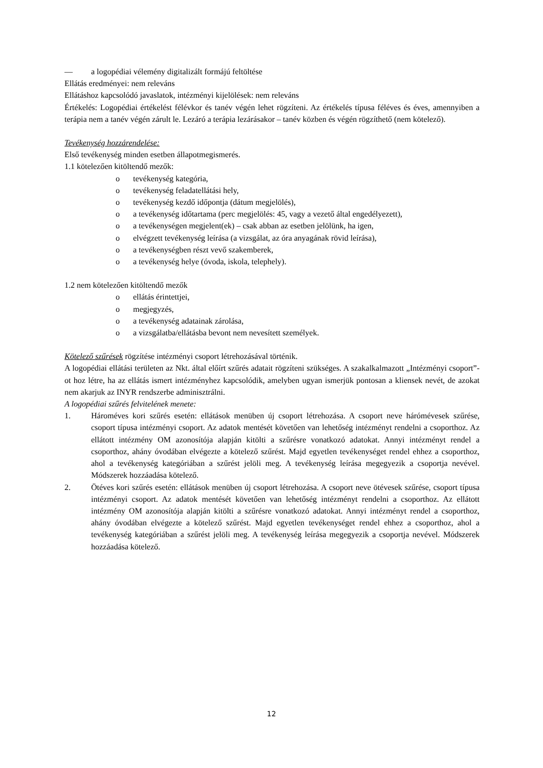— a logopédiai vélemény digitalizált formájú feltöltése
Ellátás eredményei: nem releváns
Ellátáshoz kapcsolódó javaslatok, intézményi kijelölések: nem releváns
Értékelés: Logopédiai értékelést félévkor és tanév végén lehet rögzíteni. Az értékelés típusa féléves és éves, amennyiben a terápia nem a tanév végén zárult le. Lezáró a terápia lezárásakor – tanév közben és végén rögzíthető (nem kötelező).
Tevékenység hozzárendelése:
Első tevékenység minden esetben állapotmegismerés.
1.1 kötelezően kitöltendő mezők:
o tevékenység kategória,
o tevékenység feladatellátási hely,
o tevékenység kezdő időpontja (dátum megjelölés),
o a tevékenység időtartama (perc megjelölés: 45, vagy a vezető által engedélyezett),
o a tevékenységen megjelent(ek) – csak abban az esetben jelölünk, ha igen,
o elvégzett tevékenység leírása (a vizsgálat, az óra anyagának rövid leírása),
o a tevékenységben részt vevő szakemberek,
o a tevékenység helye (óvoda, iskola, telephely).
1.2 nem kötelezően kitöltendő mezők
o ellátás érintettjei,
o megjegyzés,
o a tevékenység adatainak zárolása,
o a vizsgálatba/ellátásba bevont nem nevesített személyek.
Kötelező szűrések rögzítése intézményi csoport létrehozásával történik.
A logopédiai ellátási területen az Nkt. által előírt szűrés adatait rögzíteni szükséges. A szakalkalmazott „Intézményi csoport”-ot hoz létre, ha az ellátás ismert intézményhez kapcsolódik, amelyben ugyan ismerjük pontosan a kliensek nevét, de azokat nem akarjuk az INYR rendszerbe adminisztrálni.
A logopédiai szűrés felvitelének menete:
1. Hároméves kori szűrés esetén: ellátások menüben új csoport létrehozása. A csoport neve hárómévesek szűrése, csoport típusa intézményi csoport. Az adatok mentését követően van lehetőség intézményt rendelni a csoporthoz. Az ellátott intézmény OM azonosítója alapján kitölti a szűrésre vonatkozó adatokat. Annyi intézményt rendel a csoporthoz, ahány óvodában elvégezte a kötelező szűrést. Majd egyetlen tevékenységet rendel ehhez a csoporthoz, ahol a tevékenység kategóriában a szűrést jelöli meg. A tevékenység leírása megegyezik a csoportja nevével. Módszerek hozzáadása kötelező.
2. Ötéves kori szűrés esetén: ellátások menüben új csoport létrehozása. A csoport neve ötévesek szűrése, csoport típusa intézményi csoport. Az adatok mentését követően van lehetőség intézményt rendelni a csoporthoz. Az ellátott intézmény OM azonosítója alapján kitölti a szűrésre vonatkozó adatokat. Annyi intézményt rendel a csoporthoz, ahány óvodában elvégezte a kötelező szűrést. Majd egyetlen tevékenységet rendel ehhez a csoporthoz, ahol a tevékenység kategóriában a szűrést jelöli meg. A tevékenység leírása megegyezik a csoportja nevével. Módszerek hozzáadása kötelező.
12